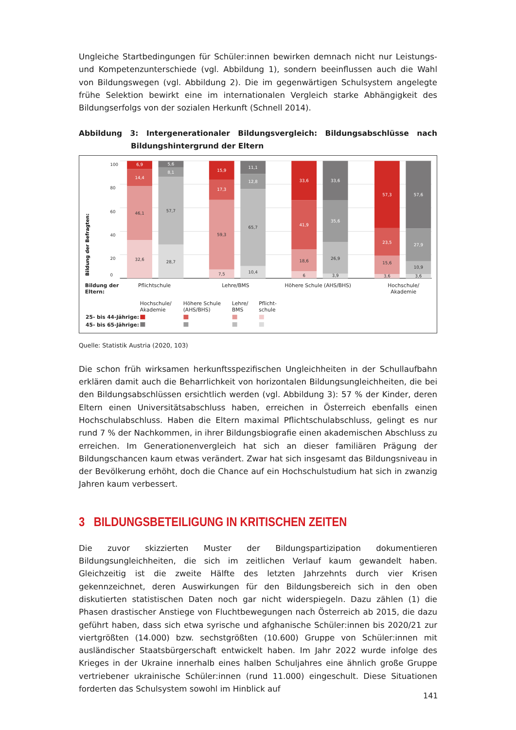Ungleiche Startbedingungen für Schüler:innen bewirken demnach nicht nur Leistungs- und Kompetenzunterschiede (vgl. Abbildung 1), sondern beeinflussen auch die Wahl von Bildungswegen (vgl. Abbildung 2). Die im gegenwärtigen Schulsystem angelegte frühe Selektion bewirkt eine im internationalen Vergleich starke Abhängigkeit des Bildungserfolgs von der sozialen Herkunft (Schnell 2014).
Abbildung 3: Intergenerationaler Bildungsvergleich: Bildungsabschlüsse nach Bildungshintergrund der Eltern
100
80
60
40
20
0
Bildung der Befragten:
6,9
14,4
46,1
32,6
5,6
8,1
57,7
28,7
15,9
17,3
59,3
7,5
11,1
12,8
65,7
10,4
33,6
41,9
18,6
6
33,6
35,6
26,9
3,9
57,3
23,5
15,6
3,6
57,6
27,9
10,9
3,6
Bildung der
Eltern:
Pflichtschule
Lehre/BMS
Höhere Schule (AHS/BHS)
Hochschule/
Akademie
Hochschule/
Akademie
Höhere Schule
(AHS/BHS)
Lehre/
BMS
Pflicht-
schule
25- bis 44-Jährige:
45- bis 65-Jährige:
Quelle: Statistik Austria (2020, 103)
Die schon früh wirksamen herkunftsspezifischen Ungleichheiten in der Schullaufbahn erklären damit auch die Beharrlichkeit von horizontalen Bildungsungleichheiten, die bei den Bildungsabschlüssen ersichtlich werden (vgl. Abbildung 3): 57 % der Kinder, deren Eltern einen Universitätsabschluss haben, erreichen in Österreich ebenfalls einen Hochschulabschluss. Haben die Eltern maximal Pflichtschulabschluss, gelingt es nur rund 7 % der Nachkommen, in ihrer Bildungsbiografie einen akademischen Abschluss zu erreichen. Im Generationenvergleich hat sich an dieser familiären Prägung der Bildungschancen kaum etwas verändert. Zwar hat sich insgesamt das Bildungsniveau in der Bevölkerung erhöht, doch die Chance auf ein Hochschulstudium hat sich in zwanzig Jahren kaum verbessert.
3 BILDUNGSBETEILIGUNG IN KRITISCHEN ZEITEN
Die zuvor skizzierten Muster der Bildungspartizipation dokumentieren Bildungsungleichheiten, die sich im zeitlichen Verlauf kaum gewandelt haben. Gleichzeitig ist die zweite Hälfte des letzten Jahrzehnts durch vier Krisen gekennzeichnet, deren Auswirkungen für den Bildungsbereich sich in den oben diskutierten statistischen Daten noch gar nicht widerspiegeln. Dazu zählen (1) die Phasen drastischer Anstiege von Fluchtbewegungen nach Österreich ab 2015, die dazu geführt haben, dass sich etwa syrische und afghanische Schüler:innen bis 2020/21 zur viertgrößten (14.000) bzw. sechstgrößten (10.600) Gruppe von Schüler:innen mit ausländischer Staatsbürgerschaft entwickelt haben. Im Jahr 2022 wurde infolge des Krieges in der Ukraine innerhalb eines halben Schuljahres eine ähnlich große Gruppe vertriebener ukrainische Schüler:innen (rund 11.000) eingeschult. Diese Situationen forderten das Schulsystem sowohl im Hinblick auf
141